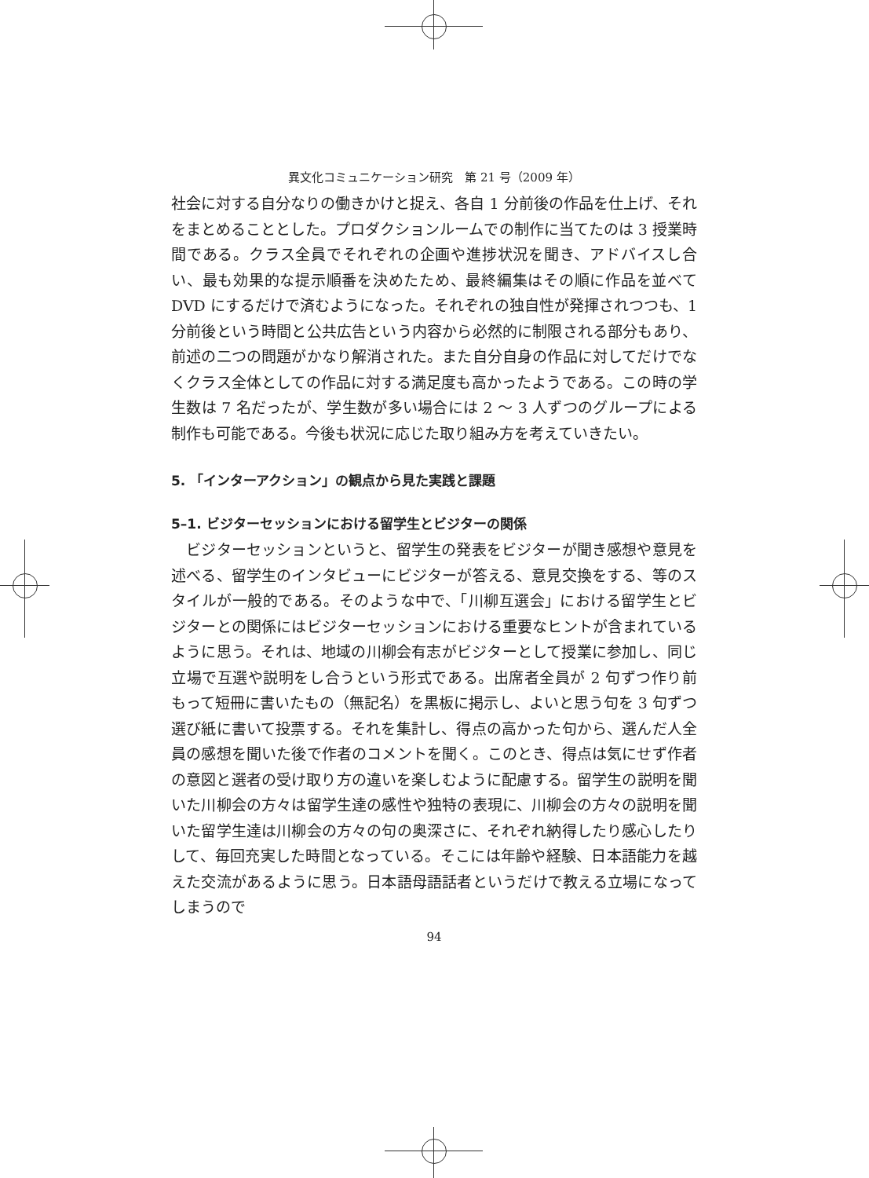異文化コミュニケーション研究　第 21 号（2009 年）
社会に対する自分なりの働きかけと捉え、各自 1 分前後の作品を仕上げ、それをまとめることとした。プロダクションルームでの制作に当てたのは 3 授業時間である。クラス全員でそれぞれの企画や進捗状況を聞き、アドバイスし合い、最も効果的な提示順番を決めたため、最終編集はその順に作品を並べて DVD にするだけで済むようになった。それぞれの独自性が発揮されつつも、1 分前後という時間と公共広告という内容から必然的に制限される部分もあり、前述の二つの問題がかなり解消された。また自分自身の作品に対してだけでなくクラス全体としての作品に対する満足度も高かったようである。この時の学生数は 7 名だったが、学生数が多い場合には 2 ～ 3 人ずつのグループによる制作も可能である。今後も状況に応じた取り組み方を考えていきたい。
5. 「インターアクション」の観点から見た実践と課題
5–1. ビジターセッションにおける留学生とビジターの関係
　ビジターセッションというと、留学生の発表をビジターが聞き感想や意見を述べる、留学生のインタビューにビジターが答える、意見交換をする、等のスタイルが一般的である。そのような中で、「川柳互選会」における留学生とビジターとの関係にはビジターセッションにおける重要なヒントが含まれているように思う。それは、地域の川柳会有志がビジターとして授業に参加し、同じ立場で互選や説明をし合うという形式である。出席者全員が 2 句ずつ作り前もって短冊に書いたもの（無記名）を黒板に掲示し、よいと思う句を 3 句ずつ選び紙に書いて投票する。それを集計し、得点の高かった句から、選んだ人全員の感想を聞いた後で作者のコメントを聞く。このとき、得点は気にせず作者の意図と選者の受け取り方の違いを楽しむように配慮する。留学生の説明を聞いた川柳会の方々は留学生達の感性や独特の表現に、川柳会の方々の説明を聞いた留学生達は川柳会の方々の句の奥深さに、それぞれ納得したり感心したりして、毎回充実した時間となっている。そこには年齢や経験、日本語能力を越えた交流があるように思う。日本語母語話者というだけで教える立場になってしまうので
94